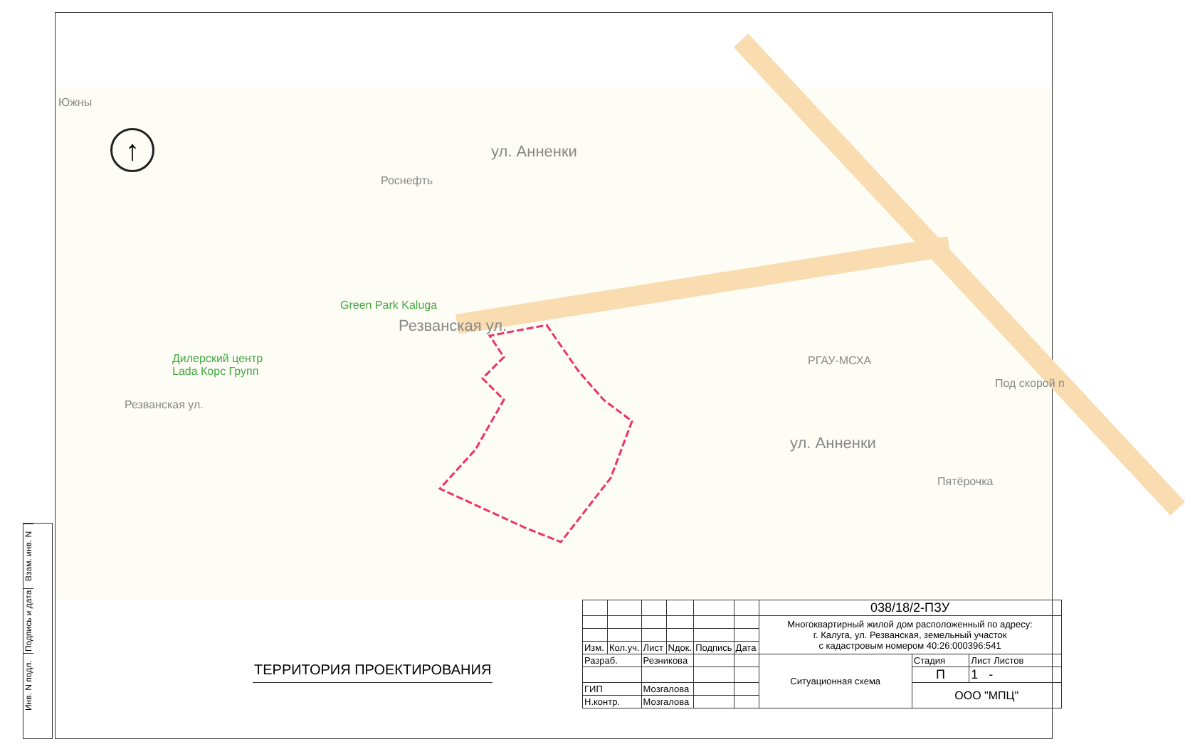Роснефть
Green Park Kaluga
Дилерский центр
Lada Корс Групп
Резванская ул.
Резванская ул.
ул. Анненки
ул. Анненки
РГАУ-МСХА
Пятёрочка
Под скорой п
Южны
↑
Взам. инв. N
Подпись и дата
Инв. N подл.
ТЕРРИТОРИЯ ПРОЕКТИРОВАНИЯ
| | | | | | | 038/18/2-ПЗУ | | |
| | | | | | | Многоквартирный жилой дом расположенный по адресу: г. Калуга, ул. Резванская, земельный участок с кадастровым номером 40:26:000396:541 | | |
| Изм. | Кол.уч. | Лист | Nдок. | Подпись | Дата | | | |
| Разраб. | | Резникова | | | | Ситуационная схема | Стадия | Лист Листов |
| | | | | | | | П | 1 - |
| ГИП | | Мозгалова | | | | | ООО "МПЦ" | |
| Н.контр. | | Мозгалова | | | | | | |